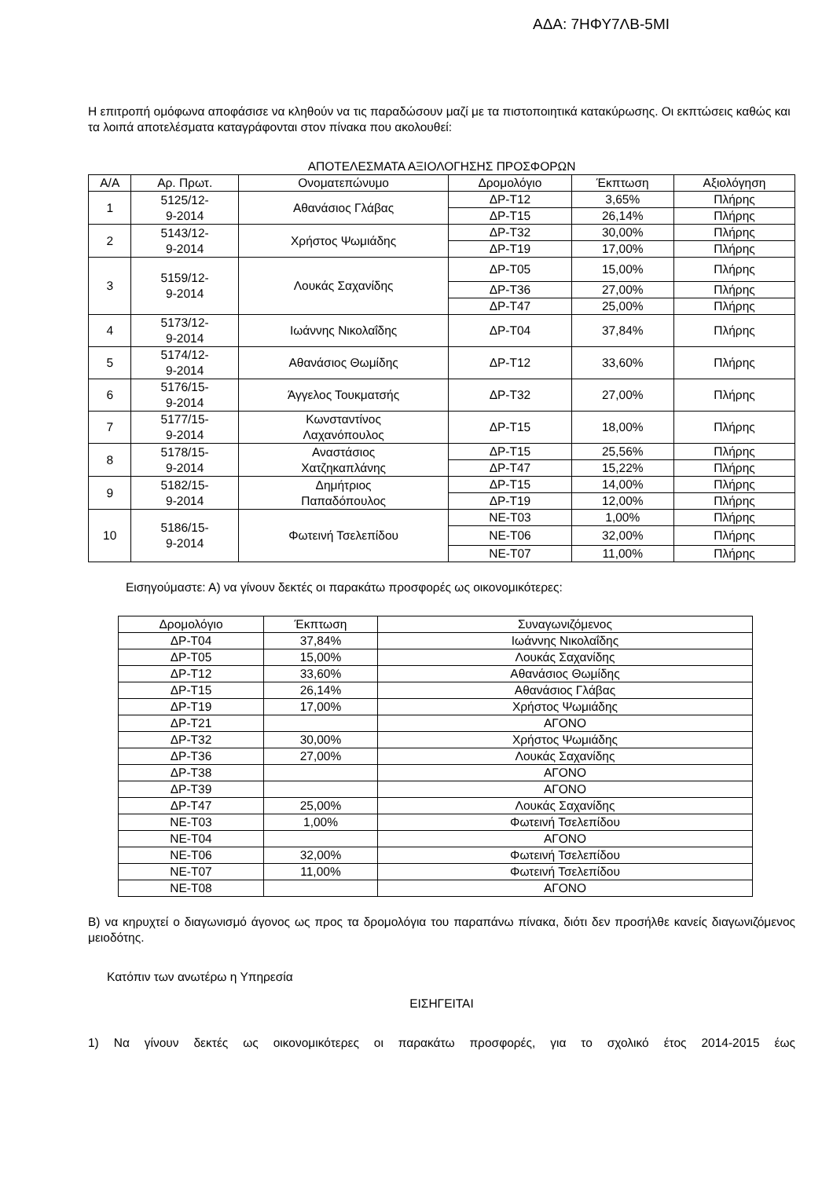ΑΔΑ: 7ΗΦΥ7ΛΒ-5ΜΙ
Η επιτροπή ομόφωνα αποφάσισε να κληθούν να τις παραδώσουν μαζί με τα πιστοποιητικά κατακύρωσης. Οι εκπτώσεις καθώς και τα λοιπά αποτελέσματα καταγράφονται στον πίνακα που ακολουθεί:
ΑΠΟΤΕΛΕΣΜΑΤΑ ΑΞΙΟΛΟΓΗΣΗΣ ΠΡΟΣΦΟΡΩΝ
| Α/Α | Αρ. Πρωτ. | Ονοματεπώνυμο | Δρομολόγιο | Έκπτωση | Αξιολόγηση |
| --- | --- | --- | --- | --- | --- |
| 1 | 5125/12- 9-2014 | Αθανάσιος Γλάβας | ΔΡ-Τ12 | 3,65% | Πλήρης |
| | | | ΔΡ-Τ15 | 26,14% | Πλήρης |
| 2 | 5143/12- 9-2014 | Χρήστος Ψωμιάδης | ΔΡ-Τ32 | 30,00% | Πλήρης |
| | | | ΔΡ-Τ19 | 17,00% | Πλήρης |
| 3 | 5159/12- 9-2014 | Λουκάς Σαχανίδης | ΔΡ-Τ05 | 15,00% | Πλήρης |
| | | | ΔΡ-Τ36 | 27,00% | Πλήρης |
| | | | ΔΡ-Τ47 | 25,00% | Πλήρης |
| 4 | 5173/12- 9-2014 | Ιωάννης Νικολαΐδης | ΔΡ-Τ04 | 37,84% | Πλήρης |
| 5 | 5174/12- 9-2014 | Αθανάσιος Θωμίδης | ΔΡ-Τ12 | 33,60% | Πλήρης |
| 6 | 5176/15- 9-2014 | Άγγελος Τουκματσής | ΔΡ-Τ32 | 27,00% | Πλήρης |
| 7 | 5177/15- 9-2014 | Κωνσταντίνος Λαχανόπουλος | ΔΡ-Τ15 | 18,00% | Πλήρης |
| 8 | 5178/15- 9-2014 | Αναστάσιος Χατζηκαπλάνης | ΔΡ-Τ15 | 25,56% | Πλήρης |
| | | | ΔΡ-Τ47 | 15,22% | Πλήρης |
| 9 | 5182/15- 9-2014 | Δημήτριος Παπαδόπουλος | ΔΡ-Τ15 | 14,00% | Πλήρης |
| | | | ΔΡ-Τ19 | 12,00% | Πλήρης |
| 10 | 5186/15- 9-2014 | Φωτεινή Τσελεπίδου | ΝΕ-Τ03 | 1,00% | Πλήρης |
| | | | ΝΕ-Τ06 | 32,00% | Πλήρης |
| | | | ΝΕ-Τ07 | 11,00% | Πλήρης |
Εισηγούμαστε: Α) να γίνουν δεκτές οι παρακάτω προσφορές ως οικονομικότερες:
| Δρομολόγιο | Έκπτωση | Συναγωνιζόμενος |
| --- | --- | --- |
| ΔΡ-Τ04 | 37,84% | Ιωάννης Νικολαΐδης |
| ΔΡ-Τ05 | 15,00% | Λουκάς Σαχανίδης |
| ΔΡ-Τ12 | 33,60% | Αθανάσιος Θωμίδης |
| ΔΡ-Τ15 | 26,14% | Αθανάσιος Γλάβας |
| ΔΡ-Τ19 | 17,00% | Χρήστος Ψωμιάδης |
| ΔΡ-Τ21 | | ΑΓΟΝΟ |
| ΔΡ-Τ32 | 30,00% | Χρήστος Ψωμιάδης |
| ΔΡ-Τ36 | 27,00% | Λουκάς Σαχανίδης |
| ΔΡ-Τ38 | | ΑΓΟΝΟ |
| ΔΡ-Τ39 | | ΑΓΟΝΟ |
| ΔΡ-Τ47 | 25,00% | Λουκάς Σαχανίδης |
| ΝΕ-Τ03 | 1,00% | Φωτεινή Τσελεπίδου |
| ΝΕ-Τ04 | | ΑΓΟΝΟ |
| ΝΕ-Τ06 | 32,00% | Φωτεινή Τσελεπίδου |
| ΝΕ-Τ07 | 11,00% | Φωτεινή Τσελεπίδου |
| ΝΕ-Τ08 | | ΑΓΟΝΟ |
Β) να κηρυχτεί ο διαγωνισμό άγονος ως προς τα δρομολόγια του παραπάνω πίνακα, διότι δεν προσήλθε κανείς διαγωνιζόμενος μειοδότης.
Κατόπιν των ανωτέρω η Υπηρεσία
ΕΙΣΗΓΕΙΤΑΙ
1) Να γίνουν δεκτές ως οικονομικότερες οι παρακάτω προσφορές, για το σχολικό έτος 2014-2015 έως